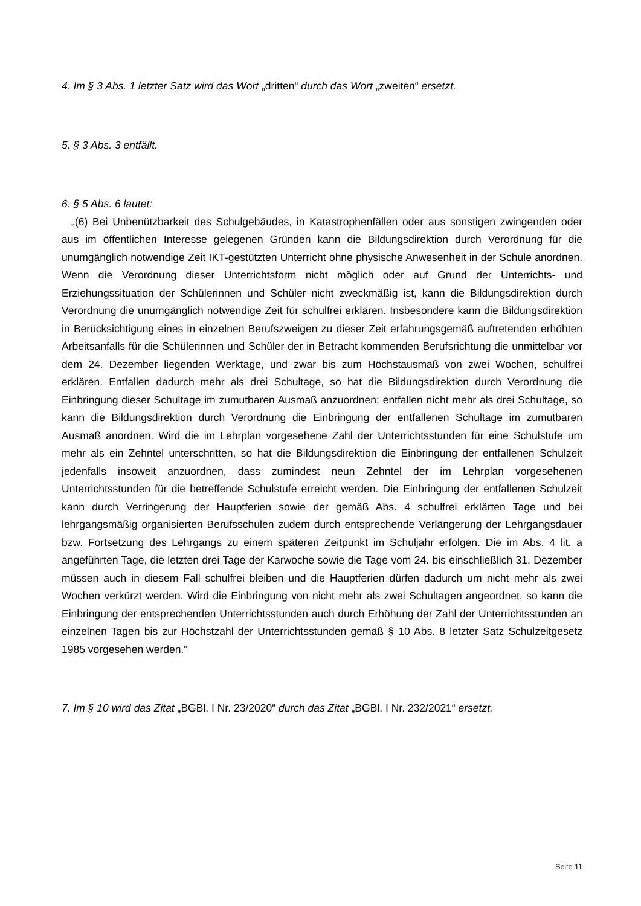4. Im § 3 Abs. 1 letzter Satz wird das Wort „dritten“ durch das Wort „zweiten“ ersetzt.
5. § 3 Abs. 3 entfällt.
6. § 5 Abs. 6 lautet:
„(6) Bei Unbenützbarkeit des Schulgebäudes, in Katastrophenfällen oder aus sonstigen zwingenden oder aus im öffentlichen Interesse gelegenen Gründen kann die Bildungsdirektion durch Verordnung für die unumgänglich notwendige Zeit IKT-gestützten Unterricht ohne physische Anwesenheit in der Schule anordnen. Wenn die Verordnung dieser Unterrichtsform nicht möglich oder auf Grund der Unterrichts- und Erziehungssituation der Schülerinnen und Schüler nicht zweckmäßig ist, kann die Bildungsdirektion durch Verordnung die unumgänglich notwendige Zeit für schulfrei erklären. Insbesondere kann die Bildungsdirektion in Berücksichtigung eines in einzelnen Berufszweigen zu dieser Zeit erfahrungsgemäß auftretenden erhöhten Arbeitsanfalls für die Schülerinnen und Schüler der in Betracht kommenden Berufsrichtung die unmittelbar vor dem 24. Dezember liegenden Werktage, und zwar bis zum Höchstausmaß von zwei Wochen, schulfrei erklären. Entfallen dadurch mehr als drei Schultage, so hat die Bildungsdirektion durch Verordnung die Einbringung dieser Schultage im zumutbaren Ausmaß anzuordnen; entfallen nicht mehr als drei Schultage, so kann die Bildungsdirektion durch Verordnung die Einbringung der entfallenen Schultage im zumutbaren Ausmaß anordnen. Wird die im Lehrplan vorgesehene Zahl der Unterrichtsstunden für eine Schulstufe um mehr als ein Zehntel unterschritten, so hat die Bildungsdirektion die Einbringung der entfallenen Schulzeit jedenfalls insoweit anzuordnen, dass zumindest neun Zehntel der im Lehrplan vorgesehenen Unterrichtsstunden für die betreffende Schulstufe erreicht werden. Die Einbringung der entfallenen Schulzeit kann durch Verringerung der Hauptferien sowie der gemäß Abs. 4 schulfrei erklärten Tage und bei lehrgangsmäßig organisierten Berufsschulen zudem durch entsprechende Verlängerung der Lehrgangsdauer bzw. Fortsetzung des Lehrgangs zu einem späteren Zeitpunkt im Schuljahr erfolgen. Die im Abs. 4 lit. a angeführten Tage, die letzten drei Tage der Karwoche sowie die Tage vom 24. bis einschließlich 31. Dezember müssen auch in diesem Fall schulfrei bleiben und die Hauptferien dürfen dadurch um nicht mehr als zwei Wochen verkürzt werden. Wird die Einbringung von nicht mehr als zwei Schultagen angeordnet, so kann die Einbringung der entsprechenden Unterrichtsstunden auch durch Erhöhung der Zahl der Unterrichtsstunden an einzelnen Tagen bis zur Höchstzahl der Unterrichtsstunden gemäß § 10 Abs. 8 letzter Satz Schulzeitgesetz 1985 vorgesehen werden.“
7. Im § 10 wird das Zitat „BGBl. I Nr. 23/2020“ durch das Zitat „BGBl. I Nr. 232/2021“ ersetzt.
Seite 11